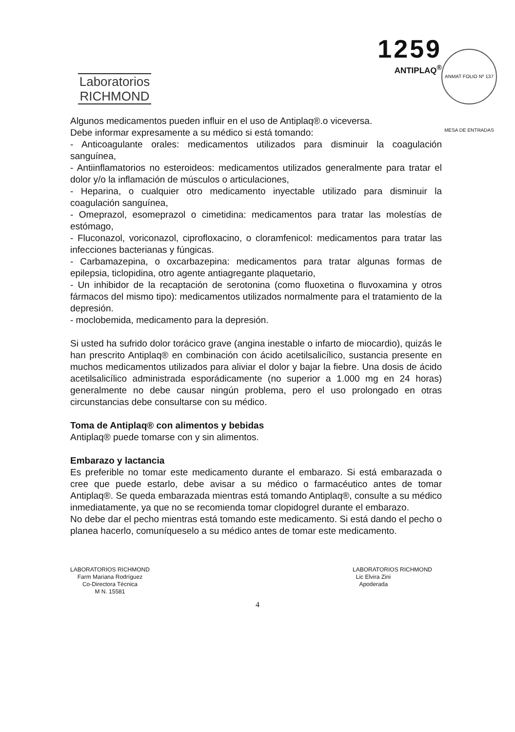Laboratorios
RICHMOND
1259
ANTIPLAQ<sup>®</sup>
ANMAT FOLIO Nº 137 MESA DE ENTRADAS
Algunos medicamentos pueden influir en el uso de Antiplaq®.o viceversa.
Debe informar expresamente a su médico si está tomando:
- Anticoagulante orales: medicamentos utilizados para disminuir la coagulación sanguínea,
- Antiinflamatorios no esteroideos: medicamentos utilizados generalmente para tratar el dolor y/o la inflamación de músculos o articulaciones,
- Heparina, o cualquier otro medicamento inyectable utilizado para disminuir la coagulación sanguínea,
- Omeprazol, esomeprazol o cimetidina: medicamentos para tratar las molestías de estómago,
- Fluconazol, voriconazol, ciprofloxacino, o cloramfenicol: medicamentos para tratar las infecciones bacterianas y fúngicas.
- Carbamazepina, o oxcarbazepina: medicamentos para tratar algunas formas de epilepsia, ticlopidina, otro agente antiagregante plaquetario,
- Un inhibidor de la recaptación de serotonina (como fluoxetina o fluvoxamina y otros fármacos del mismo tipo): medicamentos utilizados normalmente para el tratamiento de la depresión.
- moclobemida, medicamento para la depresión.
Si usted ha sufrido dolor torácico grave (angina inestable o infarto de miocardio), quizás le han prescrito Antiplaq® en combinación con ácido acetilsalicílico, sustancia presente en muchos medicamentos utilizados para aliviar el dolor y bajar la fiebre. Una dosis de ácido acetilsalicílico administrada esporádicamente (no superior a 1.000 mg en 24 horas) generalmente no debe causar ningún problema, pero el uso prolongado en otras circunstancias debe consultarse con su médico.
Toma de Antiplaq® con alimentos y bebidas
Antiplaq® puede tomarse con y sin alimentos.
Embarazo y lactancia
Es preferible no tomar este medicamento durante el embarazo. Si está embarazada o cree que puede estarlo, debe avisar a su médico o farmacéutico antes de tomar Antiplaq®. Se queda embarazada mientras está tomando Antiplaq®, consulte a su médico inmediatamente, ya que no se recomienda tomar clopidogrel durante el embarazo.
No debe dar el pecho mientras está tomando este medicamento. Si está dando el pecho o planea hacerlo, comuníqueselo a su médico antes de tomar este medicamento.
LABORATORIOS RICHMOND
Farm Mariana Rodríguez
Co-Directora Técnica
M N. 15581
LABORATORIOS RICHMOND
Lic Elvira Zini
Apoderada
4